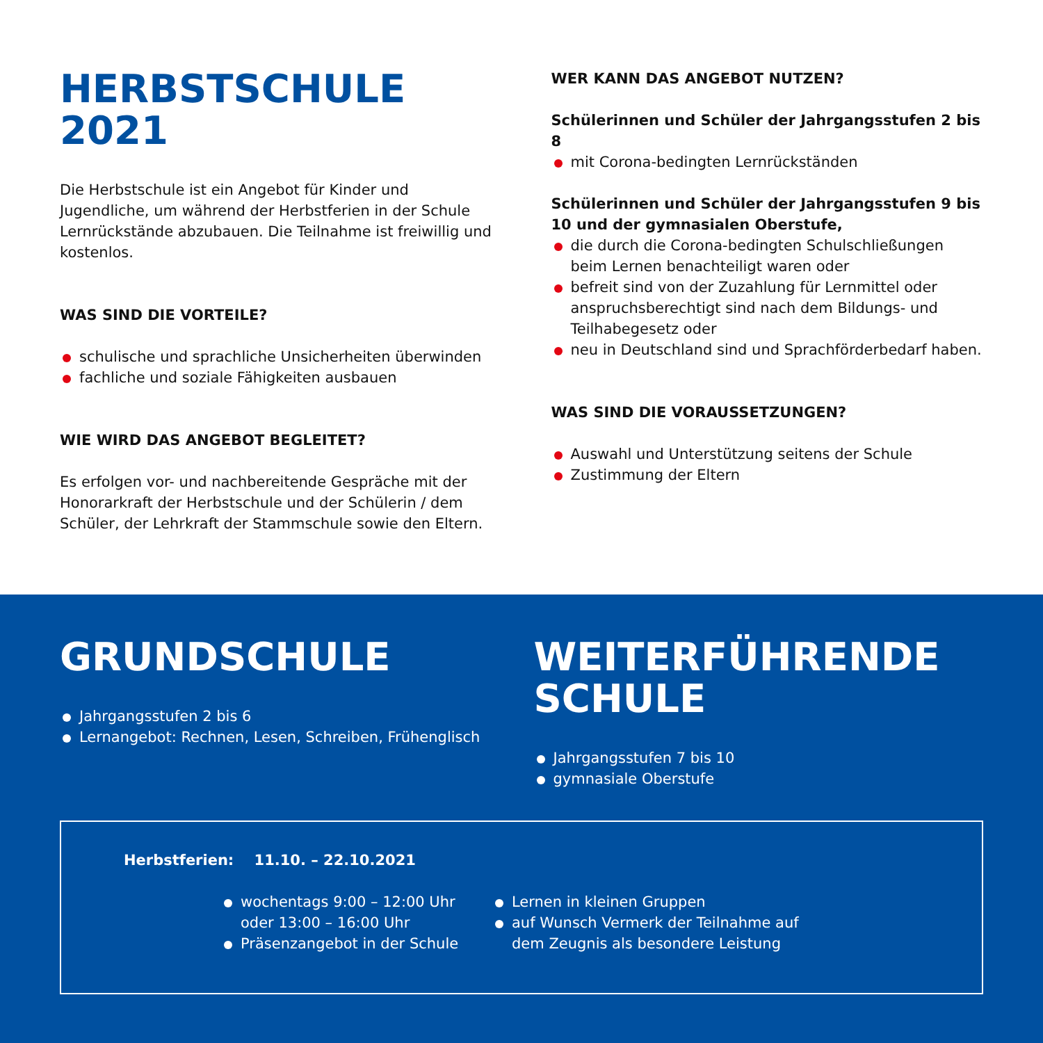HERBSTSCHULE 2021
Die Herbstschule ist ein Angebot für Kinder und Jugendliche, um während der Herbstferien in der Schule Lernrückstände abzubauen. Die Teilnahme ist freiwillig und kostenlos.
WAS SIND DIE VORTEILE?
schulische und sprachliche Unsicherheiten überwinden
fachliche und soziale Fähigkeiten ausbauen
WIE WIRD DAS ANGEBOT BEGLEITET?
Es erfolgen vor- und nachbereitende Gespräche mit der Honorarkraft der Herbstschule und der Schülerin / dem Schüler, der Lehrkraft der Stammschule sowie den Eltern.
WER KANN DAS ANGEBOT NUTZEN?
Schülerinnen und Schüler der Jahrgangsstufen 2 bis 8
mit Corona-bedingten Lernrückständen
Schülerinnen und Schüler der Jahrgangsstufen 9 bis 10 und der gymnasialen Oberstufe,
die durch die Corona-bedingten Schulschließungen beim Lernen benachteiligt waren oder
befreit sind von der Zuzahlung für Lernmittel oder anspruchsberechtigt sind nach dem Bildungs- und Teilhabegesetz oder
neu in Deutschland sind und Sprachförderbedarf haben.
WAS SIND DIE VORAUSSETZUNGEN?
Auswahl und Unterstützung seitens der Schule
Zustimmung der Eltern
GRUNDSCHULE
Jahrgangsstufen 2 bis 6
Lernangebot: Rechnen, Lesen, Schreiben, Frühenglisch
WEITERFÜHRENDE SCHULE
Jahrgangsstufen 7 bis 10
gymnasiale Oberstufe
Herbstferien: 11.10. – 22.10.2021
wochentags 9:00 – 12:00 Uhr oder 13:00 – 16:00 Uhr
Präsenzangebot in der Schule
Lernen in kleinen Gruppen
auf Wunsch Vermerk der Teilnahme auf dem Zeugnis als besondere Leistung